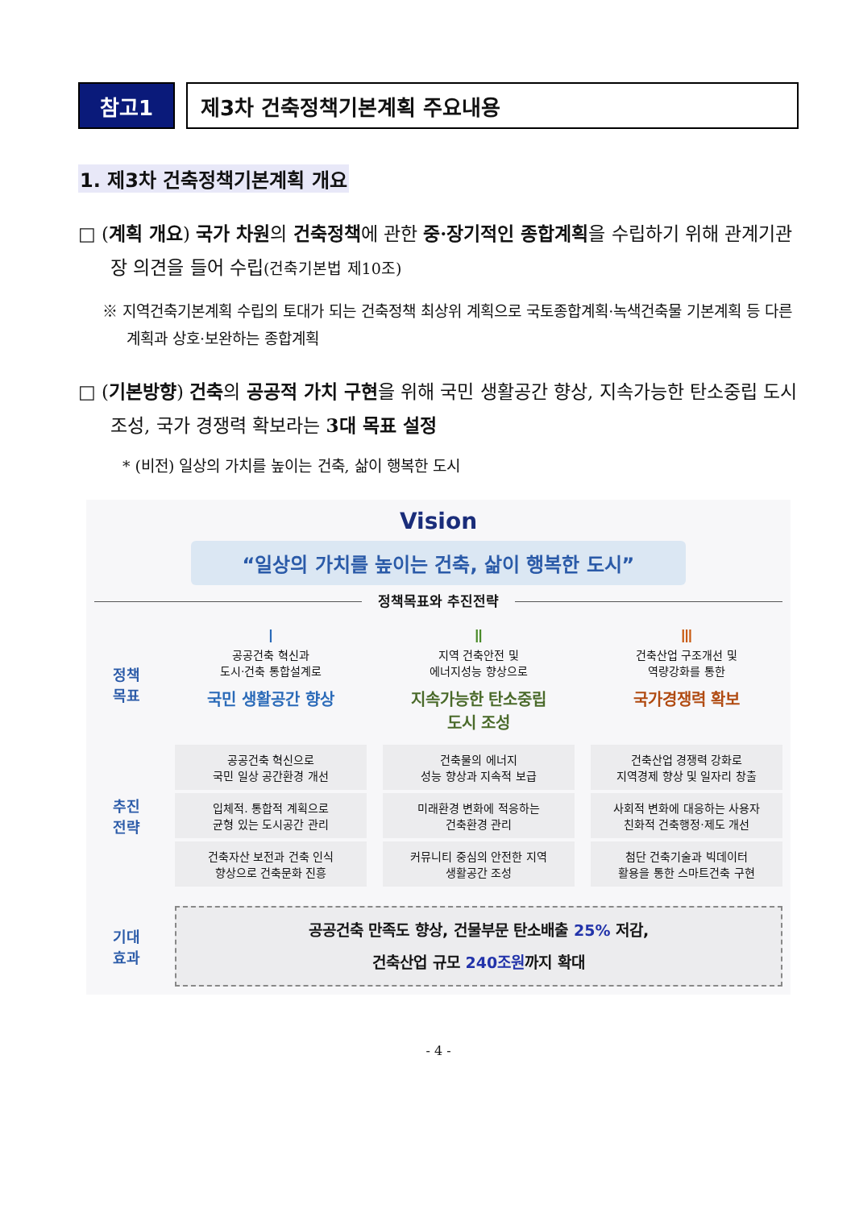참고1 제3차 건축정책기본계획 주요내용
1. 제3차 건축정책기본계획 개요
□ (계획 개요) 국가 차원의 건축정책에 관한 중·장기적인 종합계획을 수립하기 위해 관계기관장 의견을 들어 수립(건축기본법 제10조)
※ 지역건축기본계획 수립의 토대가 되는 건축정책 최상위 계획으로 국토종합계획·녹색건축물 기본계획 등 다른 계획과 상호·보완하는 종합계획
□ (기본방향) 건축의 공공적 가치 구현을 위해 국민 생활공간 향상, 지속가능한 탄소중립 도시 조성, 국가 경쟁력 확보라는 3대 목표 설정
* (비전) 일상의 가치를 높이는 건축, 삶이 행복한 도시
Vision
“일상의 가치를 높이는 건축, 삶이 행복한 도시”
정책목표와 추진전략
정책
목표
Ⅰ
공공건축 혁신과
도시·건축 통합설계로
국민 생활공간 향상
Ⅱ
지역 건축안전 및
에너지성능 향상으로
지속가능한 탄소중립
도시 조성
Ⅲ
건축산업 구조개선 및
역량강화를 통한
국가경쟁력 확보
추진
전략
공공건축 혁신으로
국민 일상 공간환경 개선
입체적. 통합적 계획으로
균형 있는 도시공간 관리
건축자산 보전과 건축 인식
향상으로 건축문화 진흥
건축물의 에너지
성능 향상과 지속적 보급
미래환경 변화에 적응하는
건축환경 관리
커뮤니티 중심의 안전한 지역
생활공간 조성
건축산업 경쟁력 강화로
지역경제 향상 및 일자리 창출
사회적 변화에 대응하는 사용자
친화적 건축행정·제도 개선
첨단 건축기술과 빅데이터
활용을 통한 스마트건축 구현
기대
효과
공공건축 만족도 향상, 건물부문 탄소배출 25% 저감,
건축산업 규모 240조원까지 확대
- 4 -